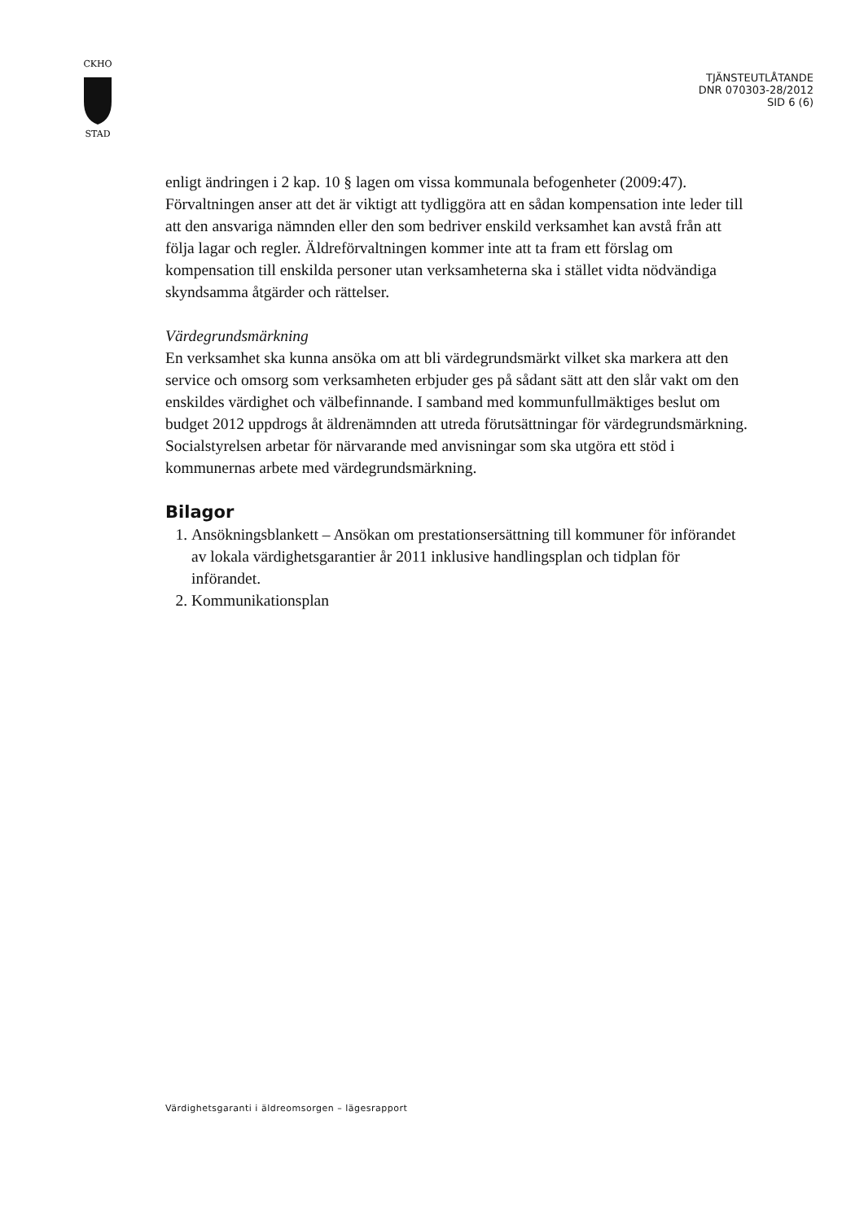CKHO
STAD
TJÄNSTEUTLÅTANDE
DNR 070303-28/2012
SID 6 (6)
enligt ändringen i 2 kap. 10 § lagen om vissa kommunala befogenheter (2009:47). Förvaltningen anser att det är viktigt att tydliggöra att en sådan kompensation inte leder till att den ansvariga nämnden eller den som bedriver enskild verksamhet kan avstå från att följa lagar och regler. Äldreförvaltningen kommer inte att ta fram ett förslag om kompensation till enskilda personer utan verksamheterna ska i stället vidta nödvändiga skyndsamma åtgärder och rättelser.
Värdegrundsmärkning
En verksamhet ska kunna ansöka om att bli värdegrundsmärkt vilket ska markera att den service och omsorg som verksamheten erbjuder ges på sådant sätt att den slår vakt om den enskildes värdighet och välbefinnande. I samband med kommunfullmäktiges beslut om budget 2012 uppdrogs åt äldrenämnden att utreda förutsättningar för värdegrundsmärkning. Socialstyrelsen arbetar för närvarande med anvisningar som ska utgöra ett stöd i kommunernas arbete med värdegrundsmärkning.
Bilagor
1. Ansökningsblankett – Ansökan om prestationsersättning till kommuner för införandet av lokala värdighetsgarantier år 2011 inklusive handlingsplan och tidplan för införandet.
2. Kommunikationsplan
Värdighetsgaranti i äldreomsorgen – lägesrapport